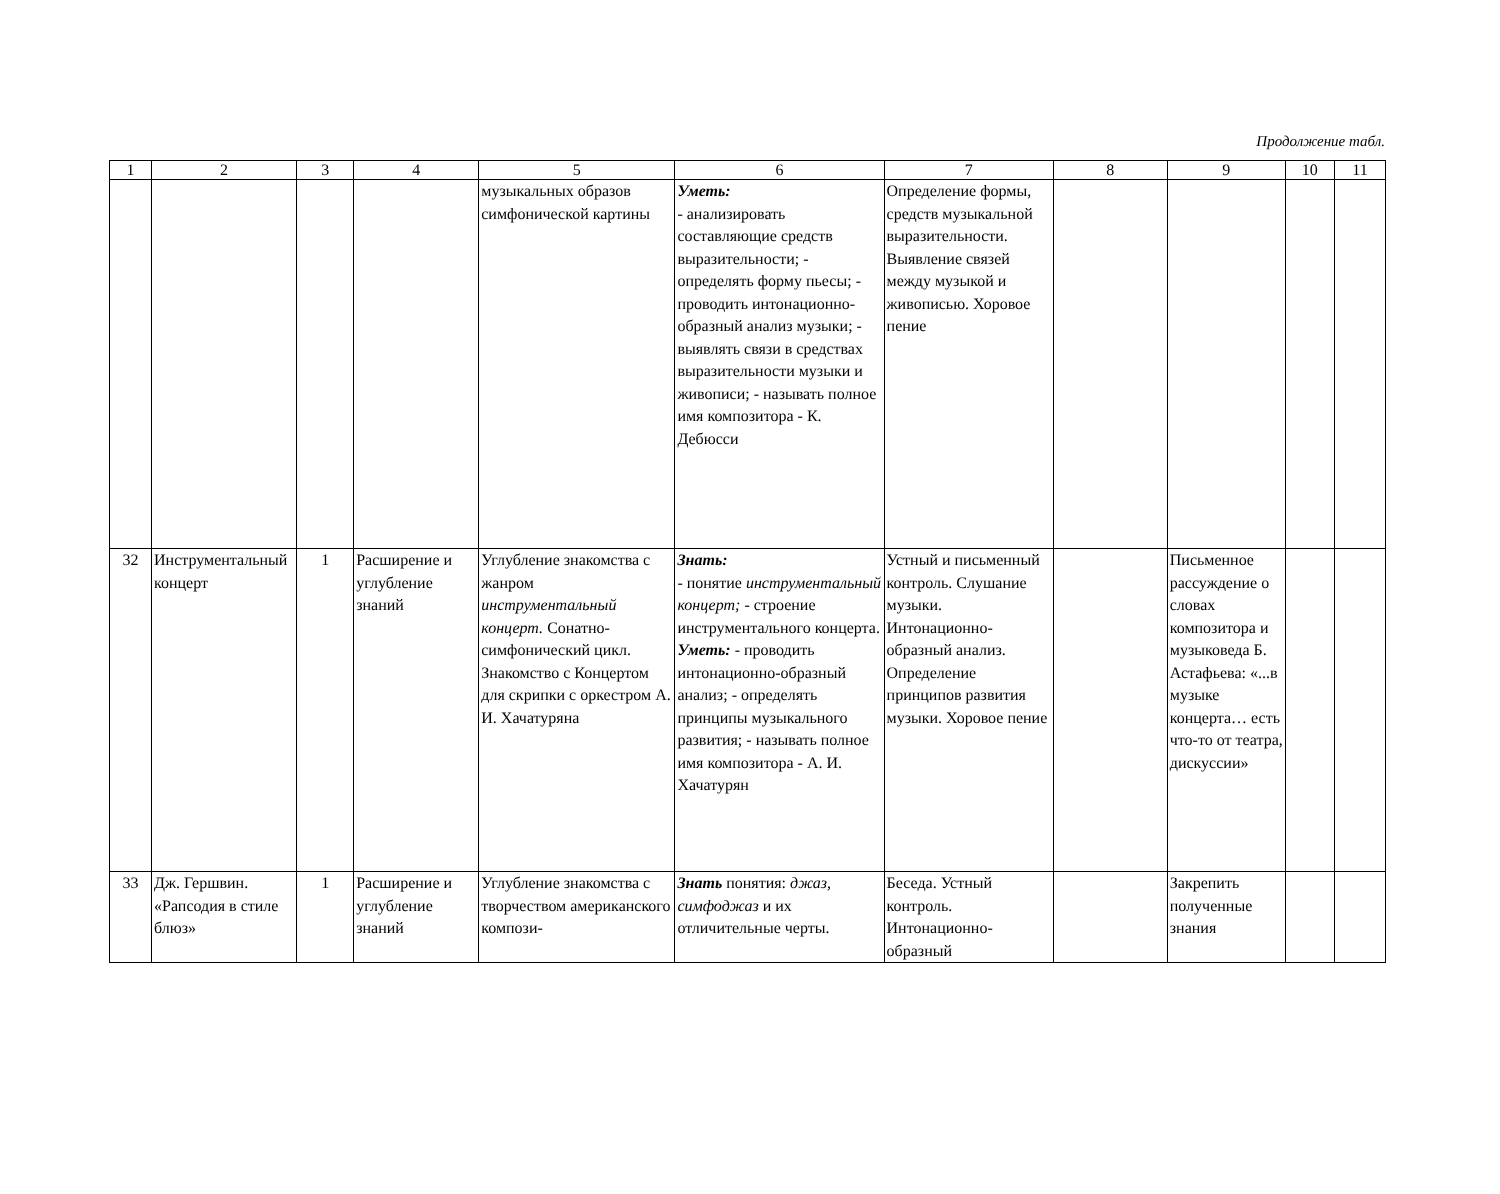Продолжение табл.
| 1 | 2 | 3 | 4 | 5 | 6 | 7 | 8 | 9 | 10 | 11 |
| --- | --- | --- | --- | --- | --- | --- | --- | --- | --- | --- |
| | | | | музыкальных образов симфонической картины | Уметь: - анализировать составляющие средств выразительности; - определять форму пьесы; - проводить интонационно-образный анализ музыки; - выявлять связи в средствах выразительности музыки и живописи; - называть полное имя композитора - К. Дебюсси | Определение формы, средств музыкальной выразительности. Выявление связей между музыкой и живописью. Хоровое пение | | | | |
| 32 | Инструментальный концерт | 1 | Расширение и углубление знаний | Углубление знакомства с жанром инструментальный концерт. Сонатно-симфонический цикл. Знакомство с Концертом для скрипки с оркестром А. И. Хачатуряна | Знать: - понятие инструментальный концерт; - строение инструментального концерта. Уметь: - проводить интонационно-образный анализ; - определять принципы музыкального развития; - называть полное имя композитора - А. И. Хачатурян | Устный и письменный контроль. Слушание музыки. Интонационно-образный анализ. Определение принципов развития музыки. Хоровое пение | | Письменное рассуждение о словах композитора и музыковеда Б. Астафьева: «...в музыке концерта… есть что-то от театра, дискуссии» | | |
| 33 | Дж. Гершвин. «Рапсодия в стиле блюз» | 1 | Расширение и углубление знаний | Углубление знакомства с творчеством американского компози- | Знать понятия: джаз, симфоджаз и их отличительные черты. | Беседа. Устный контроль. Интонационно-образный | | Закрепить полученные знания | | |